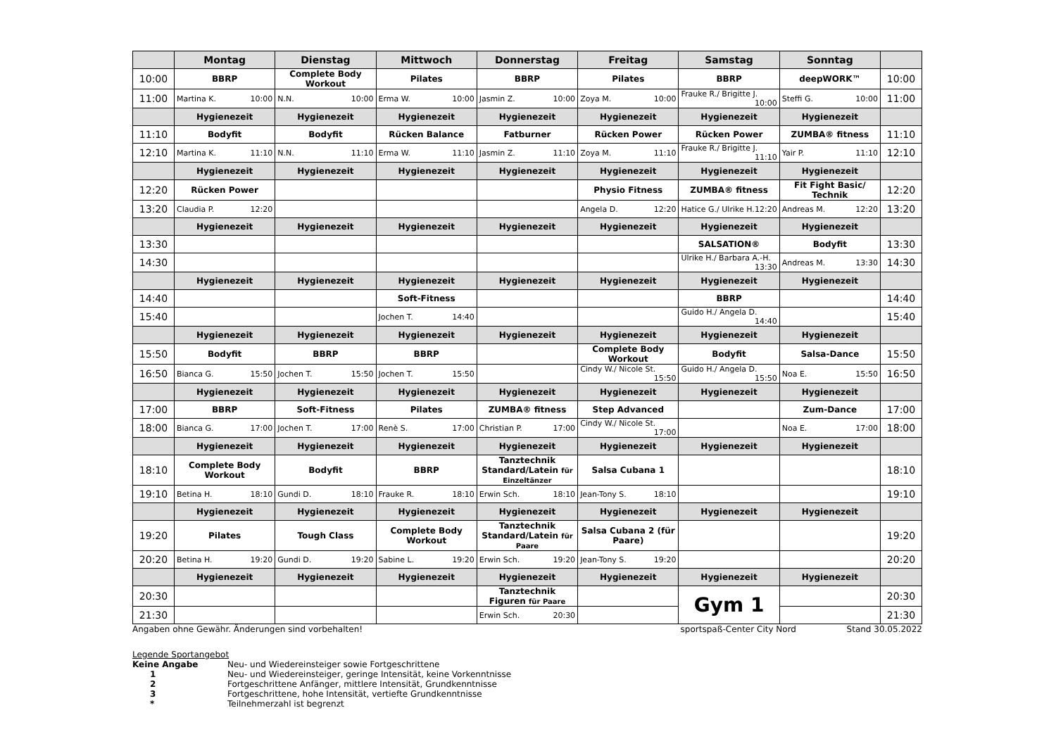| | Montag | Dienstag | Mittwoch | Donnerstag | Freitag | Samstag | Sonntag | |
| --- | --- | --- | --- | --- | --- | --- | --- | --- |
| 10:00 | BBRP | Complete Body Workout | Pilates | BBRP | Pilates | BBRP | deepWORK™ | 10:00 |
| 11:00 | Martina K. 10:00 | N.N. 10:00 | Erma W. 10:00 | Jasmin Z. 10:00 | Zoya M. 10:00 | Frauke R./ Brigitte J. 10:00 | Steffi G. 10:00 | 11:00 |
| | Hygienezeit | Hygienezeit | Hygienezeit | Hygienezeit | Hygienezeit | Hygienezeit | Hygienezeit | |
| 11:10 | Bodyfit | Bodyfit | Rücken Balance | Fatburner | Rücken Power | Rücken Power | ZUMBA® fitness | 11:10 |
| 12:10 | Martina K. 11:10 | N.N. 11:10 | Erma W. 11:10 | Jasmin Z. 11:10 | Zoya M. 11:10 | Frauke R./ Brigitte J. 11:10 | Yair P. 11:10 | 12:10 |
| | Hygienezeit | Hygienezeit | Hygienezeit | Hygienezeit | Hygienezeit | Hygienezeit | Hygienezeit | |
| 12:20 | Rücken Power | | | | Physio Fitness | ZUMBA® fitness | Fit Fight Basic/ Technik | 12:20 |
| 13:20 | Claudia P. 12:20 | | | | Angela D. 12:20 | Hatice G./ Ulrike H. 12:20 | Andreas M. 12:20 | 13:20 |
| | Hygienezeit | Hygienezeit | Hygienezeit | Hygienezeit | Hygienezeit | Hygienezeit | Hygienezeit | |
| 13:30 | | | | | | SALSATION® | Bodyfit | 13:30 |
| 14:30 | | | | | | Ulrike H./ Barbara A.-H. 13:30 | Andreas M. 13:30 | 14:30 |
| | Hygienezeit | Hygienezeit | Hygienezeit | Hygienezeit | Hygienezeit | Hygienezeit | Hygienezeit | |
| 14:40 | | | Soft-Fitness | | | BBRP | | 14:40 |
| 15:40 | | | Jochen T. 14:40 | | | Guido H./ Angela D. 14:40 | | 15:40 |
| | Hygienezeit | Hygienezeit | Hygienezeit | Hygienezeit | Hygienezeit | Hygienezeit | Hygienezeit | |
| 15:50 | Bodyfit | BBRP | BBRP | | Complete Body Workout | Bodyfit | Salsa-Dance | 15:50 |
| 16:50 | Bianca G. 15:50 | Jochen T. 15:50 | Jochen T. 15:50 | | Cindy W./ Nicole St. 15:50 | Guido H./ Angela D. 15:50 | Noa E. 15:50 | 16:50 |
| | Hygienezeit | Hygienezeit | Hygienezeit | Hygienezeit | Hygienezeit | Hygienezeit | Hygienezeit | |
| 17:00 | BBRP | Soft-Fitness | Pilates | ZUMBA® fitness | Step Advanced | | Zum-Dance | 17:00 |
| 18:00 | Bianca G. 17:00 | Jochen T. 17:00 | Renè S. 17:00 | Christian P. 17:00 | Cindy W./ Nicole St. 17:00 | | Noa E. 17:00 | 18:00 |
| | Hygienezeit | Hygienezeit | Hygienezeit | Hygienezeit | Hygienezeit | Hygienezeit | Hygienezeit | |
| 18:10 | Complete Body Workout | Bodyfit | BBRP | Tanztechnik Standard/Latein für Einzeltänzer | Salsa Cubana 1 | | | 18:10 |
| 19:10 | Betina H. 18:10 | Gundi D. 18:10 | Frauke R. 18:10 | Erwin Sch. 18:10 | Jean-Tony S. 18:10 | | | 19:10 |
| | Hygienezeit | Hygienezeit | Hygienezeit | Hygienezeit | Hygienezeit | Hygienezeit | Hygienezeit | |
| 19:20 | Pilates | Tough Class | Complete Body Workout | Tanztechnik Standard/Latein für Paare | Salsa Cubana 2 (für Paare) | | | 19:20 |
| 20:20 | Betina H. 19:20 | Gundi D. 19:20 | Sabine L. 19:20 | Erwin Sch. 19:20 | Jean-Tony S. 19:20 | | | 20:20 |
| | Hygienezeit | Hygienezeit | Hygienezeit | Hygienezeit | Hygienezeit | Hygienezeit | Hygienezeit | |
| 20:30 | | | | Tanztechnik Figuren für Paare | | Gym 1 | | 20:30 |
| 21:30 | | | | Erwin Sch. 20:30 | | | | 21:30 |
Angaben ohne Gewähr. Änderungen sind vorbehalten! sportspaß-Center City Nord Stand 30.05.2022
Legende Sportangebot
Keine Angabe Neu- und Wiedereinsteiger sowie Fortgeschrittene
1 Neu- und Wiedereinsteiger, geringe Intensität, keine Vorkenntnisse
2 Fortgeschrittene Anfänger, mittlere Intensität, Grundkenntnisse
3 Fortgeschrittene, hohe Intensität, vertiefte Grundkenntnisse
* Teilnehmerzahl ist begrenzt